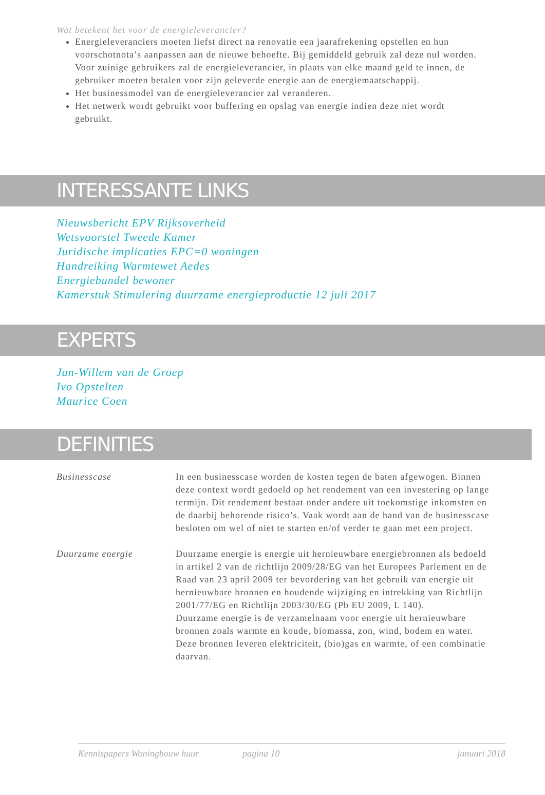Wat betekent het voor de energieleverancier?
Energieleveranciers moeten liefst direct na renovatie een jaarafrekening opstellen en hun voorschotnota’s aanpassen aan de nieuwe behoefte. Bij gemiddeld gebruik zal deze nul worden. Voor zuinige gebruikers zal de energieleverancier, in plaats van elke maand geld te innen, de gebruiker moeten betalen voor zijn geleverde energie aan de energiemaatschappij.
Het businessmodel van de energieleverancier zal veranderen.
Het netwerk wordt gebruikt voor buffering en opslag van energie indien deze niet wordt gebruikt.
INTERESSANTE LINKS
Nieuwsbericht EPV Rijksoverheid
Wetsvoorstel Tweede Kamer
Juridische implicaties EPC=0 woningen
Handreiking Warmtewet Aedes
Energiebundel bewoner
Kamerstuk Stimulering duurzame energieproductie 12 juli 2017
EXPERTS
Jan-Willem van de Groep
Ivo Opstelten
Maurice Coen
DEFINITIES
Businesscase In een businesscase worden de kosten tegen de baten afgewogen. Binnen deze context wordt gedoeld op het rendement van een investering op lange termijn. Dit rendement bestaat onder andere uit toekomstige inkomsten en de daarbij behorende risico’s. Vaak wordt aan de hand van de businesscase besloten om wel of niet te starten en/of verder te gaan met een project.
Duurzame energie Duurzame energie is energie uit hernieuwbare energiebronnen als bedoeld in artikel 2 van de richtlijn 2009/28/EG van het Europees Parlement en de Raad van 23 april 2009 ter bevordering van het gebruik van energie uit hernieuwbare bronnen en houdende wijziging en intrekking van Richtlijn 2001/77/EG en Richtlijn 2003/30/EG (Pb EU 2009, L 140).
Duurzame energie is de verzamelnaam voor energie uit hernieuwbare bronnen zoals warmte en koude, biomassa, zon, wind, bodem en water. Deze bronnen leveren elektriciteit, (bio)gas en warmte, of een combinatie daarvan.
Kennispapers Woningbouw huur pagina 10 januari 2018